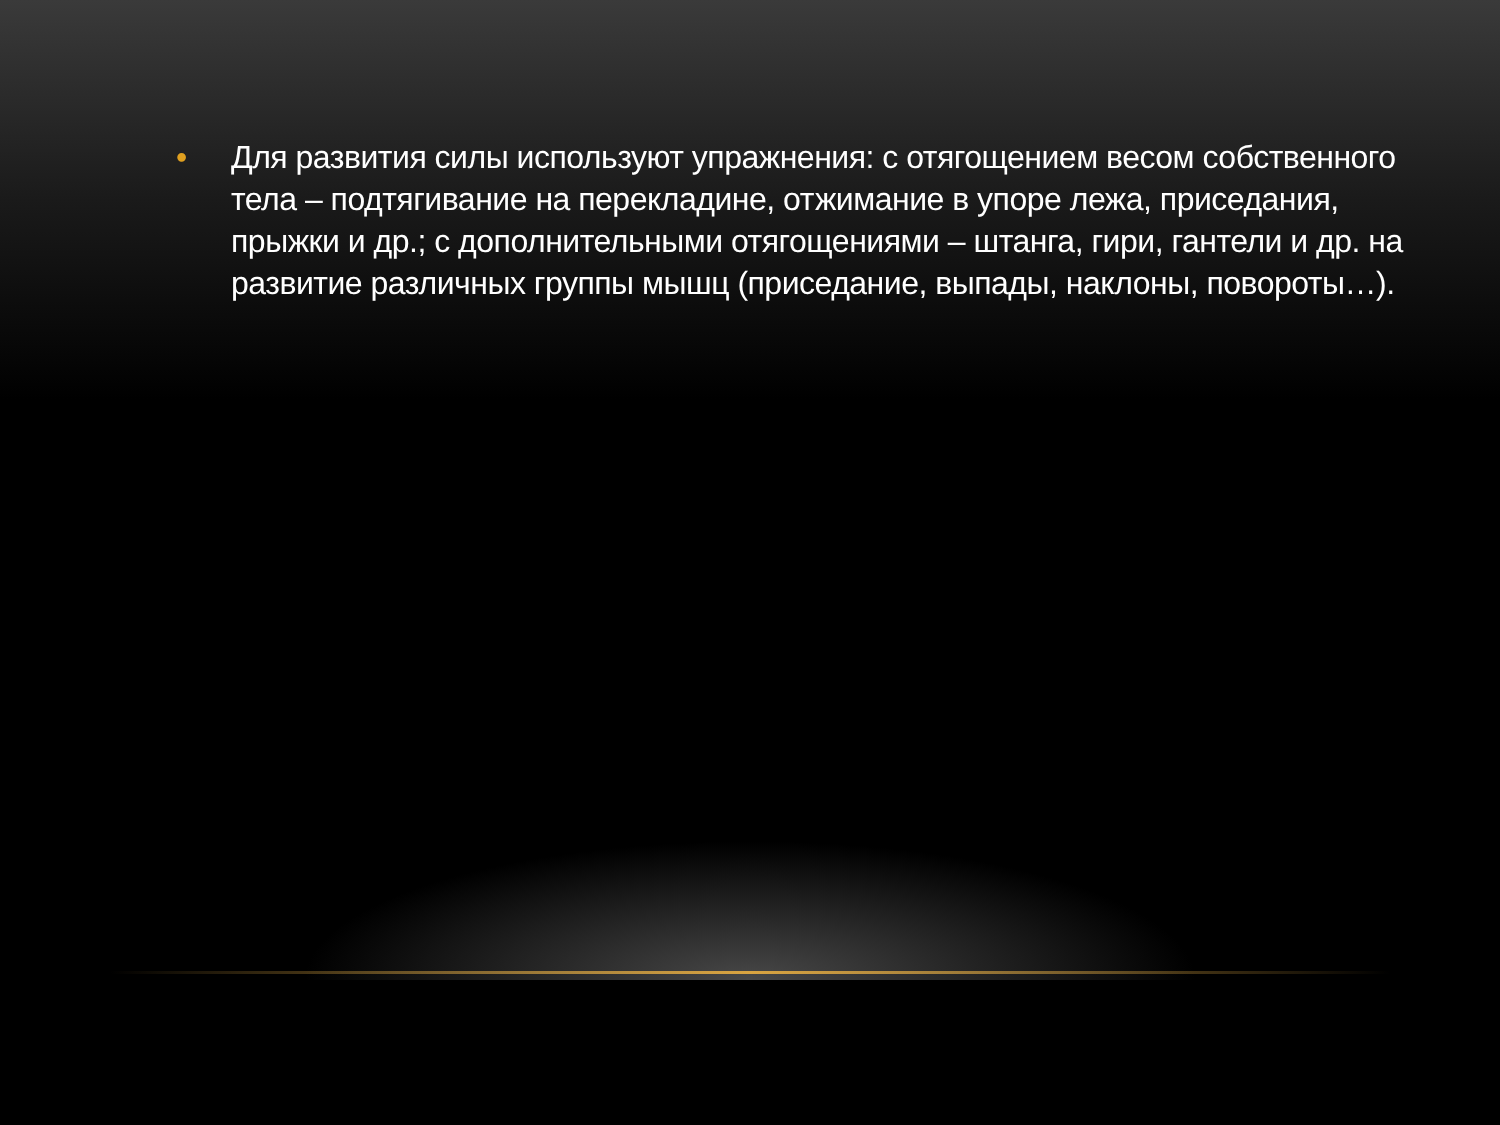• Для развития силы используют упражнения: с отягощением весом собственного тела – подтягивание на перекладине, отжимание в упоре лежа, приседания, прыжки и др.; с дополнительными отягощениями – штанга, гири, гантели и др. на развитие различных группы мышц (приседание, выпады, наклоны, повороты…).